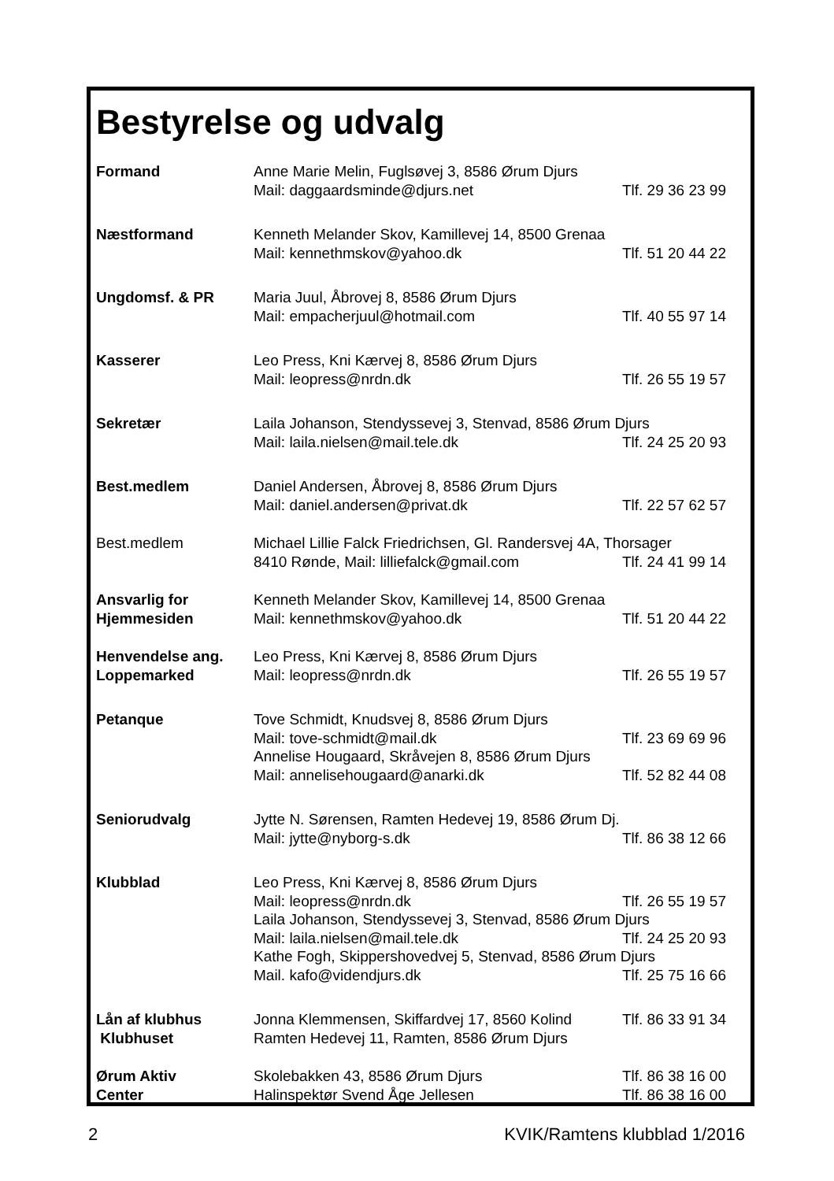Bestyrelse og udvalg
| Formand | Anne Marie Melin, Fuglsøvej 3, 8586 Ørum Djurs | |
| | Mail: daggaardsminde@djurs.net | Tlf. 29 36 23 99 |
| Næstformand | Kenneth Melander Skov, Kamillevej 14, 8500 Grenaa | |
| | Mail: kennethmskov@yahoo.dk | Tlf. 51 20 44 22 |
| Ungdomsf. & PR | Maria Juul, Åbrovej 8, 8586 Ørum Djurs | |
| | Mail: empacherjuul@hotmail.com | Tlf. 40 55 97 14 |
| Kasserer | Leo Press, Kni Kærvej 8, 8586 Ørum Djurs | |
| | Mail: leopress@nrdn.dk | Tlf. 26 55 19 57 |
| Sekretær | Laila Johanson, Stendyssevej 3, Stenvad, 8586 Ørum Djurs | |
| | Mail: laila.nielsen@mail.tele.dk | Tlf. 24 25 20 93 |
| Best.medlem | Daniel Andersen, Åbrovej 8, 8586 Ørum Djurs | |
| | Mail: daniel.andersen@privat.dk | Tlf. 22 57 62 57 |
| Best.medlem | Michael Lillie Falck Friedrichsen, Gl. Randersvej 4A, Thorsager | |
| | 8410 Rønde, Mail: lilliefalck@gmail.com | Tlf. 24 41 99 14 |
| Ansvarlig for | Kenneth Melander Skov, Kamillevej 14, 8500 Grenaa | |
| Hjemmesiden | Mail: kennethmskov@yahoo.dk | Tlf. 51 20 44 22 |
| Henvendelse ang. | Leo Press, Kni Kærvej 8, 8586 Ørum Djurs | |
| Loppemarked | Mail: leopress@nrdn.dk | Tlf. 26 55 19 57 |
| Petanque | Tove Schmidt, Knudsvej 8, 8586 Ørum Djurs | |
| | Mail: tove-schmidt@mail.dk | Tlf. 23 69 69 96 |
| | Annelise Hougaard, Skråvejen 8, 8586 Ørum Djurs | |
| | Mail: annelisehougaard@anarki.dk | Tlf. 52 82 44 08 |
| Seniorudvalg | Jytte N. Sørensen, Ramten Hedevej 19, 8586 Ørum Dj. | |
| | Mail: jytte@nyborg-s.dk | Tlf. 86 38 12 66 |
| Klubblad | Leo Press, Kni Kærvej 8, 8586 Ørum Djurs | |
| | Mail: leopress@nrdn.dk | Tlf. 26 55 19 57 |
| | Laila Johanson, Stendyssevej 3, Stenvad, 8586 Ørum Djurs | |
| | Mail: laila.nielsen@mail.tele.dk | Tlf. 24 25 20 93 |
| | Kathe Fogh, Skippershovedvej 5, Stenvad, 8586 Ørum Djurs | |
| | Mail. kafo@videndjurs.dk | Tlf. 25 75 16 66 |
| Lån af klubhus | Jonna Klemmensen, Skiffardvej 17, 8560 Kolind | Tlf. 86 33 91 34 |
| Klubhuset | Ramten Hedevej 11, Ramten, 8586 Ørum Djurs | |
| Ørum Aktiv | Skolebakken 43, 8586 Ørum Djurs | Tlf. 86 38 16 00 |
| Center | Halinspektør Svend Åge Jellesen | Tlf. 86 38 16 00 |
2 KVIK/Ramtens klubblad 1/2016